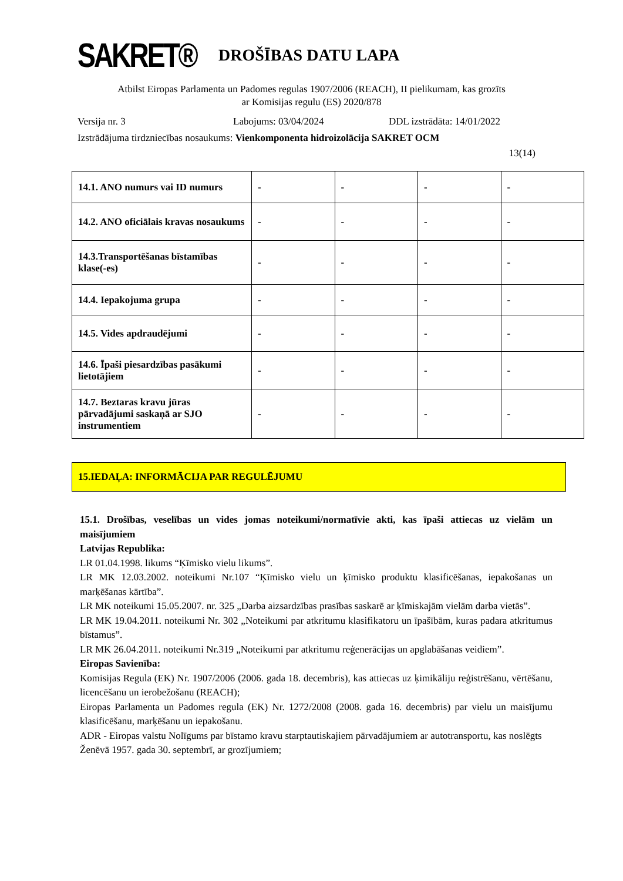SAKRET®
DROŠĪBAS DATU LAPA
Atbilst Eiropas Parlamenta un Padomes regulas 1907/2006 (REACH), II pielikumam, kas grozīts
ar Komisijas regulu (ES) 2020/878
Versija nr. 3 Labojums: 03/04/2024 DDL izstrādāta: 14/01/2022
Izstrādājuma tirdzniecības nosaukums: Vienkomponenta hidroizolācija SAKRET OCM
13(14)
| 14.1. ANO numurs vai ID numurs | - | - | - | - |
| 14.2. ANO oficiālais kravas nosaukums | - | - | - | - |
| 14.3.Transportēšanas bīstamības klase(-es) | - | - | - | - |
| 14.4. Iepakojuma grupa | - | - | - | - |
| 14.5. Vides apdraudējumi | - | - | - | - |
| 14.6. Īpaši piesardzības pasākumi lietotājiem | - | - | - | - |
| 14.7. Beztaras kravu jūras pārvadājumi saskaņā ar SJO instrumentiem | - | - | - | - |
15.IEDAĻA: INFORMĀCIJA PAR REGULĒJUMU
15.1. Drošības, veselības un vides jomas noteikumi/normatīvie akti, kas īpaši attiecas uz vielām un maisījumiem
Latvijas Republika:
LR 01.04.1998. likums “Ķīmisko vielu likums”.
LR MK 12.03.2002. noteikumi Nr.107 “Ķīmisko vielu un ķīmisko produktu klasificēšanas, iepakošanas un marķēšanas kārtība”.
LR MK noteikumi 15.05.2007. nr. 325 „Darba aizsardzības prasības saskarē ar ķīmiskajām vielām darba vietās”.
LR MK 19.04.2011. noteikumi Nr. 302 „Noteikumi par atkritumu klasifikatoru un īpašībām, kuras padara atkritumus bīstamus”.
LR MK 26.04.2011. noteikumi Nr.319 „Noteikumi par atkritumu reģenerācijas un apglabāšanas veidiem”.
Eiropas Savienība:
Komisijas Regula (EK) Nr. 1907/2006 (2006. gada 18. decembris), kas attiecas uz ķimikāliju reģistrēšanu, vērtēšanu, licencēšanu un ierobežošanu (REACH);
Eiropas Parlamenta un Padomes regula (EK) Nr. 1272/2008 (2008. gada 16. decembris) par vielu un maisījumu klasificēšanu, marķēšanu un iepakošanu.
ADR - Eiropas valstu Nolīgums par bīstamo kravu starptautiskajiem pārvadājumiem ar autotransportu, kas noslēgts
Ženēvā 1957. gada 30. septembrī, ar grozījumiem;